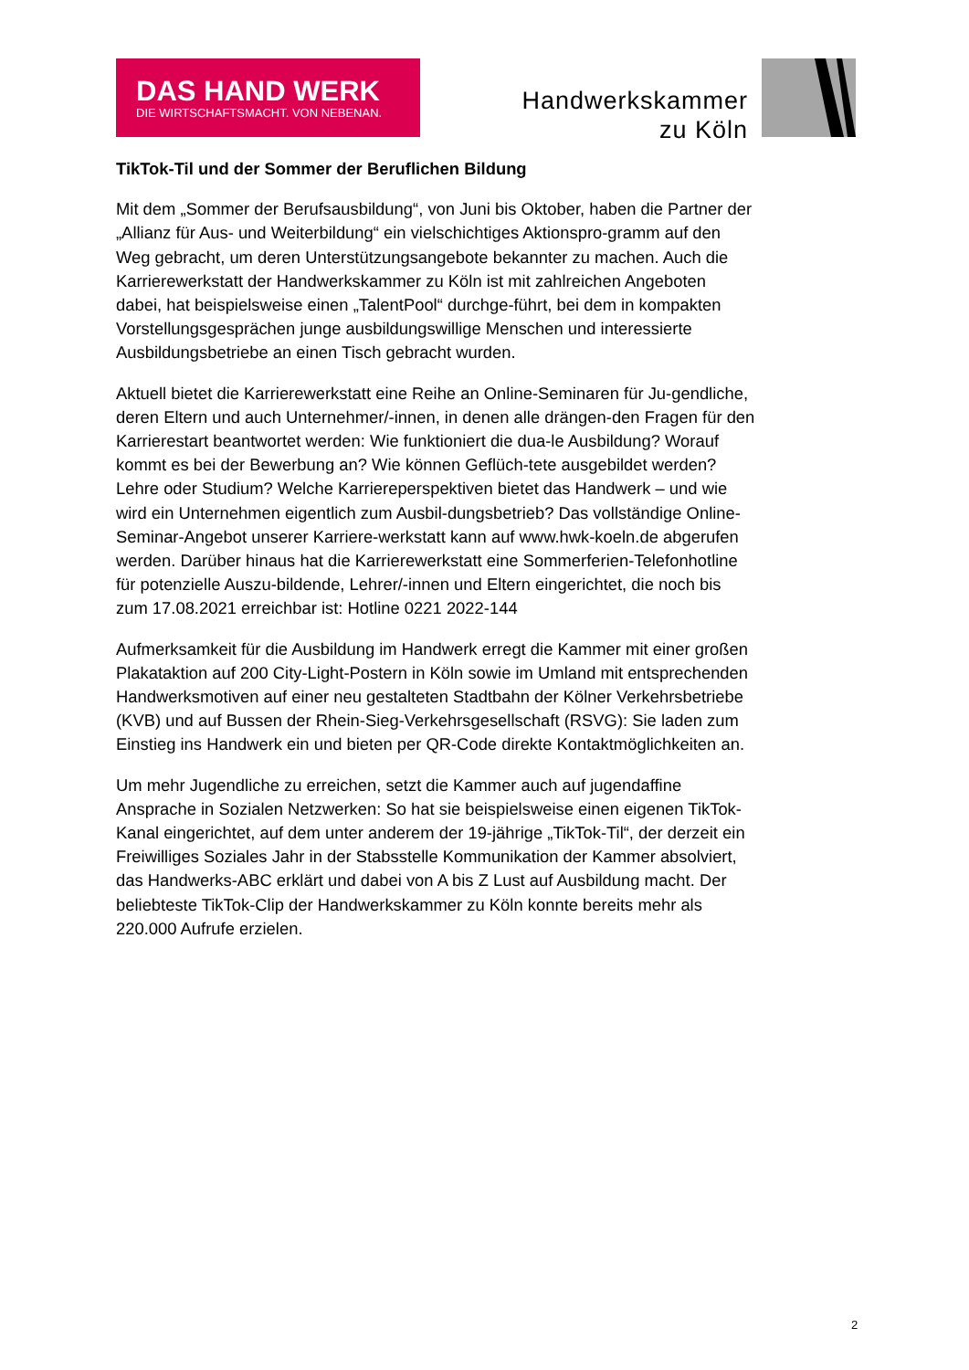DAS HAND WERK
DIE WIRTSCHAFTSMACHT. VON NEBENAN.
Handwerkskammer
zu Köln
TikTok-Til und der Sommer der Beruflichen Bildung
Mit dem „Sommer der Berufsausbildung“, von Juni bis Oktober, haben die Partner der „Allianz für Aus- und Weiterbildung“ ein vielschichtiges Aktionspro-gramm auf den Weg gebracht, um deren Unterstützungsangebote bekannter zu machen. Auch die Karrierewerkstatt der Handwerkskammer zu Köln ist mit zahlreichen Angeboten dabei, hat beispielsweise einen „TalentPool“ durchge-führt, bei dem in kompakten Vorstellungsgesprächen junge ausbildungswillige Menschen und interessierte Ausbildungsbetriebe an einen Tisch gebracht wurden.
Aktuell bietet die Karrierewerkstatt eine Reihe an Online-Seminaren für Ju-gendliche, deren Eltern und auch Unternehmer/-innen, in denen alle drängen-den Fragen für den Karrierestart beantwortet werden: Wie funktioniert die dua-le Ausbildung? Worauf kommt es bei der Bewerbung an? Wie können Geflüch-tete ausgebildet werden? Lehre oder Studium? Welche Karriereperspektiven bietet das Handwerk – und wie wird ein Unternehmen eigentlich zum Ausbil-dungsbetrieb? Das vollständige Online-Seminar-Angebot unserer Karriere-werkstatt kann auf www.hwk-koeln.de abgerufen werden. Darüber hinaus hat die Karrierewerkstatt eine Sommerferien-Telefonhotline für potenzielle Auszu-bildende, Lehrer/-innen und Eltern eingerichtet, die noch bis zum 17.08.2021 erreichbar ist: Hotline 0221 2022-144
Aufmerksamkeit für die Ausbildung im Handwerk erregt die Kammer mit einer großen Plakataktion auf 200 City-Light-Postern in Köln sowie im Umland mit entsprechenden Handwerksmotiven auf einer neu gestalteten Stadtbahn der Kölner Verkehrsbetriebe (KVB) und auf Bussen der Rhein-Sieg-Verkehrsgesellschaft (RSVG): Sie laden zum Einstieg ins Handwerk ein und bieten per QR-Code direkte Kontaktmöglichkeiten an.
Um mehr Jugendliche zu erreichen, setzt die Kammer auch auf jugendaffine Ansprache in Sozialen Netzwerken: So hat sie beispielsweise einen eigenen TikTok-Kanal eingerichtet, auf dem unter anderem der 19-jährige „TikTok-Til“, der derzeit ein Freiwilliges Soziales Jahr in der Stabsstelle Kommunikation der Kammer absolviert, das Handwerks-ABC erklärt und dabei von A bis Z Lust auf Ausbildung macht. Der beliebteste TikTok-Clip der Handwerkskammer zu Köln konnte bereits mehr als 220.000 Aufrufe erzielen.
2